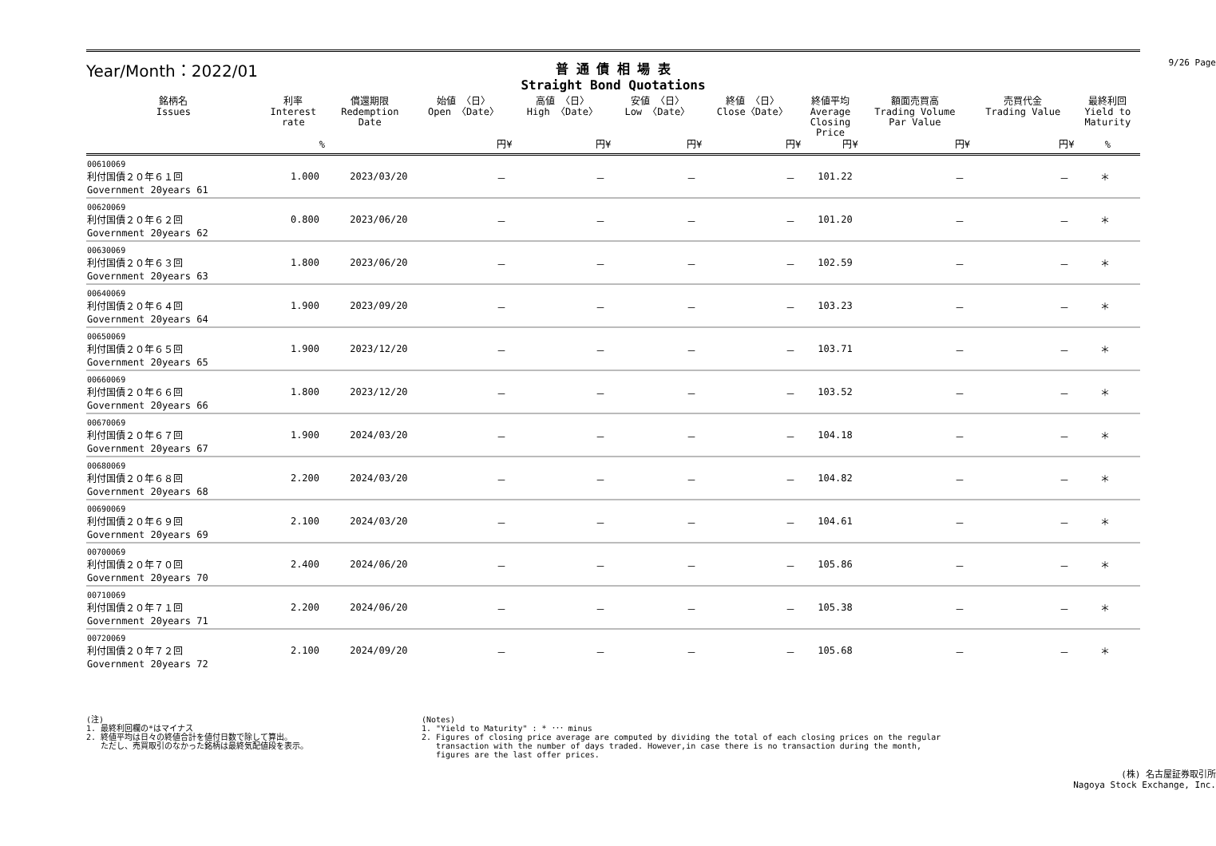9/26 Page
Year/Month：2022/01
普 通 債 相 場 表
Straight Bond Quotations
| 銘柄名 Issues | 利率 Interest rate | 償還期限 Redemption Date | 始値 〈日〉 Open 〈Date〉 | 高値 〈日〉 High 〈Date〉 | 安値 〈日〉 Low 〈Date〉 | 終値 〈日〉 Close〈Date〉 | 終値平均 Average Closing Price | 額面売買高 Trading Volume Par Value | 売買代金 Trading Value | 最終利回 Yield to Maturity |
| --- | --- | --- | --- | --- | --- | --- | --- | --- | --- | --- |
| | % | | 円¥ | 円¥ | 円¥ | 円¥ | 円¥ | 円¥ | 円¥ | % |
| 00610069 利付国債２０年６１回 Government 20years 61 | 1.000 | 2023/03/20 | － | － | － | － | 101.22 | － | － | ＊ |
| 00620069 利付国債２０年６２回 Government 20years 62 | 0.800 | 2023/06/20 | － | － | － | － | 101.20 | － | － | ＊ |
| 00630069 利付国債２０年６３回 Government 20years 63 | 1.800 | 2023/06/20 | － | － | － | － | 102.59 | － | － | ＊ |
| 00640069 利付国債２０年６４回 Government 20years 64 | 1.900 | 2023/09/20 | － | － | － | － | 103.23 | － | － | ＊ |
| 00650069 利付国債２０年６５回 Government 20years 65 | 1.900 | 2023/12/20 | － | － | － | － | 103.71 | － | － | ＊ |
| 00660069 利付国債２０年６６回 Government 20years 66 | 1.800 | 2023/12/20 | － | － | － | － | 103.52 | － | － | ＊ |
| 00670069 利付国債２０年６７回 Government 20years 67 | 1.900 | 2024/03/20 | － | － | － | － | 104.18 | － | － | ＊ |
| 00680069 利付国債２０年６８回 Government 20years 68 | 2.200 | 2024/03/20 | － | － | － | － | 104.82 | － | － | ＊ |
| 00690069 利付国債２０年６９回 Government 20years 69 | 2.100 | 2024/03/20 | － | － | － | － | 104.61 | － | － | ＊ |
| 00700069 利付国債２０年７０回 Government 20years 70 | 2.400 | 2024/06/20 | － | － | － | － | 105.86 | － | － | ＊ |
| 00710069 利付国債２０年７１回 Government 20years 71 | 2.200 | 2024/06/20 | － | － | － | － | 105.38 | － | － | ＊ |
| 00720069 利付国債２０年７２回 Government 20years 72 | 2.100 | 2024/09/20 | － | － | － | － | 105.68 | － | － | ＊ |
(注)
1. 最終利回欄の*はマイナス
2. 終値平均は日々の終値合計を値付日数で除して算出。
ただし、売買取引のなかった銘柄は最終気配値段を表示。
(Notes)
1. "Yield to Maturity" : * ･･･ minus
2. Figures of closing price average are computed by dividing the total of each closing prices on the regular
transaction with the number of days traded. However,in case there is no transaction during the month,
figures are the last offer prices.
(株) 名古屋証券取引所
Nagoya Stock Exchange, Inc.